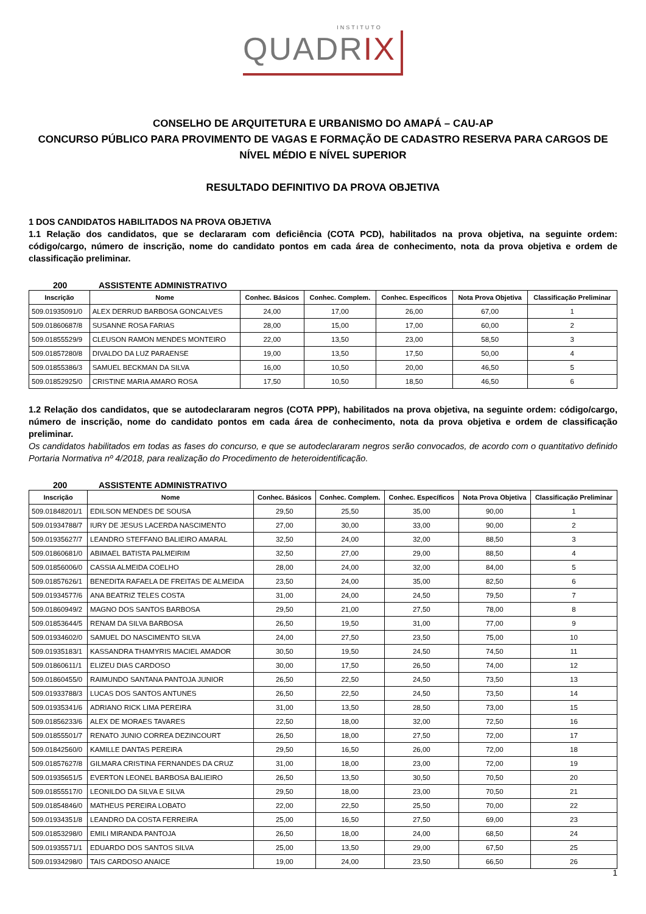INSTITUTO
QUADRIX
CONSELHO DE ARQUITETURA E URBANISMO DO AMAPÁ – CAU-AP
CONCURSO PÚBLICO PARA PROVIMENTO DE VAGAS E FORMAÇÃO DE CADASTRO RESERVA PARA CARGOS DE NÍVEL MÉDIO E NÍVEL SUPERIOR
RESULTADO DEFINITIVO DA PROVA OBJETIVA
1 DOS CANDIDATOS HABILITADOS NA PROVA OBJETIVA
1.1 Relação dos candidatos, que se declararam com deficiência (COTA PCD), habilitados na prova objetiva, na seguinte ordem: código/cargo, número de inscrição, nome do candidato pontos em cada área de conhecimento, nota da prova objetiva e ordem de classificação preliminar.
200 ASSISTENTE ADMINISTRATIVO
| Inscrição | Nome | Conhec. Básicos | Conhec. Complem. | Conhec. Específicos | Nota Prova Objetiva | Classificação Preliminar |
| --- | --- | --- | --- | --- | --- | --- |
| 509.01935091/0 | ALEX DERRUD BARBOSA GONCALVES | 24,00 | 17,00 | 26,00 | 67,00 | 1 |
| 509.01860687/8 | SUSANNE ROSA FARIAS | 28,00 | 15,00 | 17,00 | 60,00 | 2 |
| 509.01855529/9 | CLEUSON RAMON MENDES MONTEIRO | 22,00 | 13,50 | 23,00 | 58,50 | 3 |
| 509.01857280/8 | DIVALDO DA LUZ PARAENSE | 19,00 | 13,50 | 17,50 | 50,00 | 4 |
| 509.01855386/3 | SAMUEL BECKMAN DA SILVA | 16,00 | 10,50 | 20,00 | 46,50 | 5 |
| 509.01852925/0 | CRISTINE MARIA AMARO ROSA | 17,50 | 10,50 | 18,50 | 46,50 | 6 |
1.2 Relação dos candidatos, que se autodeclararam negros (COTA PPP), habilitados na prova objetiva, na seguinte ordem: código/cargo, número de inscrição, nome do candidato pontos em cada área de conhecimento, nota da prova objetiva e ordem de classificação preliminar.
Os candidatos habilitados em todas as fases do concurso, e que se autodeclararam negros serão convocados, de acordo com o quantitativo definido Portaria Normativa nº 4/2018, para realização do Procedimento de heteroidentificação.
200 ASSISTENTE ADMINISTRATIVO
| Inscrição | Nome | Conhec. Básicos | Conhec. Complem. | Conhec. Específicos | Nota Prova Objetiva | Classificação Preliminar |
| --- | --- | --- | --- | --- | --- | --- |
| 509.01848201/1 | EDILSON MENDES DE SOUSA | 29,50 | 25,50 | 35,00 | 90,00 | 1 |
| 509.01934788/7 | IURY DE JESUS LACERDA NASCIMENTO | 27,00 | 30,00 | 33,00 | 90,00 | 2 |
| 509.01935627/7 | LEANDRO STEFFANO BALIEIRO AMARAL | 32,50 | 24,00 | 32,00 | 88,50 | 3 |
| 509.01860681/0 | ABIMAEL BATISTA PALMEIRIM | 32,50 | 27,00 | 29,00 | 88,50 | 4 |
| 509.01856006/0 | CASSIA ALMEIDA COELHO | 28,00 | 24,00 | 32,00 | 84,00 | 5 |
| 509.01857626/1 | BENEDITA RAFAELA DE FREITAS DE ALMEIDA | 23,50 | 24,00 | 35,00 | 82,50 | 6 |
| 509.01934577/6 | ANA BEATRIZ TELES COSTA | 31,00 | 24,00 | 24,50 | 79,50 | 7 |
| 509.01860949/2 | MAGNO DOS SANTOS BARBOSA | 29,50 | 21,00 | 27,50 | 78,00 | 8 |
| 509.01853644/5 | RENAM DA SILVA BARBOSA | 26,50 | 19,50 | 31,00 | 77,00 | 9 |
| 509.01934602/0 | SAMUEL DO NASCIMENTO SILVA | 24,00 | 27,50 | 23,50 | 75,00 | 10 |
| 509.01935183/1 | KASSANDRA THAMYRIS MACIEL AMADOR | 30,50 | 19,50 | 24,50 | 74,50 | 11 |
| 509.01860611/1 | ELIZEU DIAS CARDOSO | 30,00 | 17,50 | 26,50 | 74,00 | 12 |
| 509.01860455/0 | RAIMUNDO SANTANA PANTOJA JUNIOR | 26,50 | 22,50 | 24,50 | 73,50 | 13 |
| 509.01933788/3 | LUCAS DOS SANTOS ANTUNES | 26,50 | 22,50 | 24,50 | 73,50 | 14 |
| 509.01935341/6 | ADRIANO RICK LIMA PEREIRA | 31,00 | 13,50 | 28,50 | 73,00 | 15 |
| 509.01856233/6 | ALEX DE MORAES TAVARES | 22,50 | 18,00 | 32,00 | 72,50 | 16 |
| 509.01855501/7 | RENATO JUNIO CORREA DEZINCOURT | 26,50 | 18,00 | 27,50 | 72,00 | 17 |
| 509.01842560/0 | KAMILLE DANTAS PEREIRA | 29,50 | 16,50 | 26,00 | 72,00 | 18 |
| 509.01857627/8 | GILMARA CRISTINA FERNANDES DA CRUZ | 31,00 | 18,00 | 23,00 | 72,00 | 19 |
| 509.01935651/5 | EVERTON LEONEL BARBOSA BALIEIRO | 26,50 | 13,50 | 30,50 | 70,50 | 20 |
| 509.01855517/0 | LEONILDO DA SILVA E SILVA | 29,50 | 18,00 | 23,00 | 70,50 | 21 |
| 509.01854846/0 | MATHEUS PEREIRA LOBATO | 22,00 | 22,50 | 25,50 | 70,00 | 22 |
| 509.01934351/8 | LEANDRO DA COSTA FERREIRA | 25,00 | 16,50 | 27,50 | 69,00 | 23 |
| 509.01853298/0 | EMILI MIRANDA PANTOJA | 26,50 | 18,00 | 24,00 | 68,50 | 24 |
| 509.01935571/1 | EDUARDO DOS SANTOS SILVA | 25,00 | 13,50 | 29,00 | 67,50 | 25 |
| 509.01934298/0 | TAIS CARDOSO ANAICE | 19,00 | 24,00 | 23,50 | 66,50 | 26 |
1